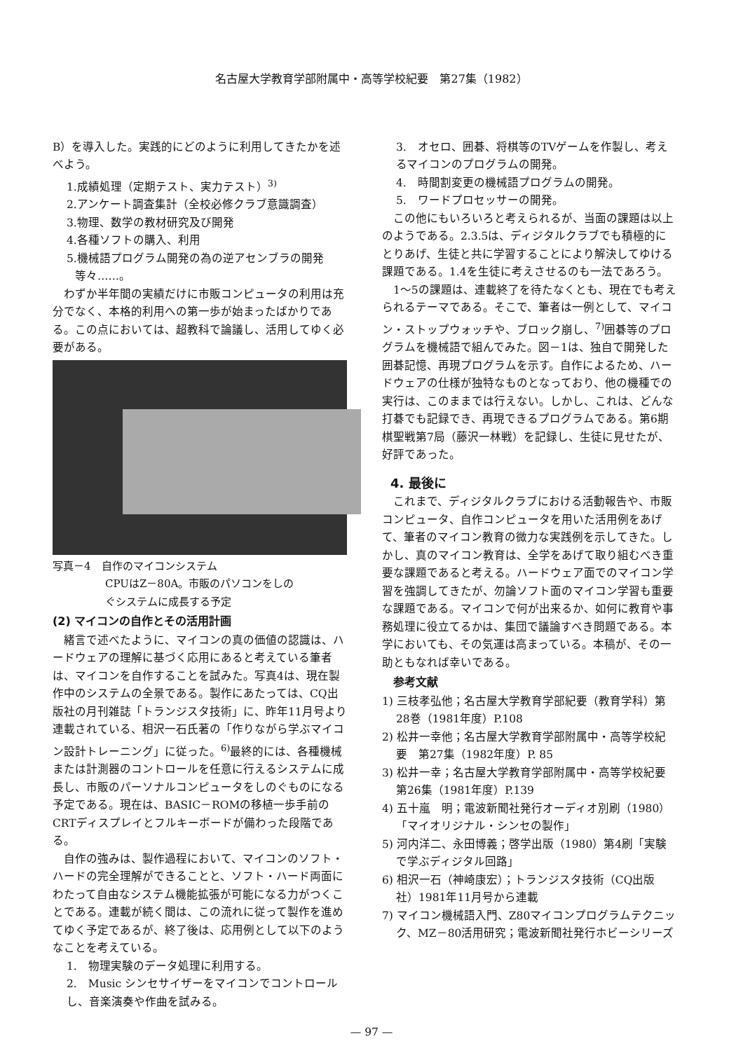名古屋大学教育学部附属中・高等学校紀要　第27集（1982）
B）を導入した。実践的にどのように利用してきたかを述べよう。
1.成績処理（定期テスト、実力テスト）<sup>3)</sup>
2.アンケート調査集計（全校必修クラブ意識調査）
3.物理、数学の教材研究及び開発
4.各種ソフトの購入、利用
5.機械語プログラム開発の為の逆アセンブラの開発
等々……。
　わずか半年間の実績だけに市販コンピュータの利用は充分でなく、本格的利用への第一歩が始まったばかりである。この点においては、超教科で論議し、活用してゆく必要がある。
写真－4　自作のマイコンシステム
　　　　　CPUはZ－80A。市販のパソコンをしの
　　　　　ぐシステムに成長する予定
(2) マイコンの自作とその活用計画
　緒言で述べたように、マイコンの真の価値の認識は、ハードウェアの理解に基づく応用にあると考えている筆者は、マイコンを自作することを試みた。写真4は、現在製作中のシステムの全景である。製作にあたっては、CQ出版社の月刊雑誌「トランジスタ技術」に、昨年11月号より連載されている、相沢一石氏著の「作りながら学ぶマイコン設計トレーニング」に従った。<sup>6)</sup>最終的には、各種機械または計測器のコントロールを任意に行えるシステムに成長し、市販のパーソナルコンピュータをしのぐものになる予定である。現在は、BASIC－ROMの移植一歩手前のCRTディスプレイとフルキーボードが備わった段階である。
　自作の強みは、製作過程において、マイコンのソフト・ハードの完全理解ができることと、ソフト・ハード両面にわたって自由なシステム機能拡張が可能になる力がつくことである。連載が続く間は、この流れに従って製作を進めてゆく予定であるが、終了後は、応用例として以下のようなことを考えている。
1.　物理実験のデータ処理に利用する。
2.　Music シンセサイザーをマイコンでコントロールし、音楽演奏や作曲を試みる。
3.　オセロ、囲碁、将棋等のTVゲームを作製し、考えるマイコンのプログラムの開発。
4.　時間割変更の機械語プログラムの開発。
5.　ワードプロセッサーの開発。
　この他にもいろいろと考えられるが、当面の課題は以上のようである。2.3.5は、ディジタルクラブでも積極的にとりあげ、生徒と共に学習することにより解決してゆける課題である。1.4を生徒に考えさせるのも一法であろう。
　1～5の課題は、連載終了を待たなくとも、現在でも考えられるテーマである。そこで、筆者は一例として、マイコン・ストップウォッチや、ブロック崩し、<sup>7)</sup>囲碁等のプログラムを機械語で組んでみた。図－1は、独自で開発した囲碁記憶、再現プログラムを示す。自作によるため、ハードウェアの仕様が独特なものとなっており、他の機種での実行は、このままでは行えない。しかし、これは、どんな打碁でも記録でき、再現できるプログラムである。第6期棋聖戦第7局（藤沢一林戦）を記録し、生徒に見せたが、好評であった。
4. 最後に
　これまで、ディジタルクラブにおける活動報告や、市販コンピュータ、自作コンピュータを用いた活用例をあげて、筆者のマイコン教育の微力な実践例を示してきた。しかし、真のマイコン教育は、全学をあげて取り組むべき重要な課題であると考える。ハードウェア面でのマイコン学習を強調してきたが、勿論ソフト面のマイコン学習も重要な課題である。マイコンで何が出来るか、如何に教育や事務処理に役立てるかは、集団で議論すべき問題である。本学においても、その気運は高まっている。本稿が、その一助ともなれば幸いである。
　参考文献
1) 三枝孝弘他；名古屋大学教育学部紀要（教育学科）第28巻（1981年度）P.108
2) 松井一幸他；名古屋大学教育学部附属中・高等学校紀要　第27集（1982年度）P. 85
3) 松井一幸；名古屋大学教育学部附属中・高等学校紀要　第26集（1981年度）P.139
4) 五十嵐　明；電波新聞社発行オーディオ別刷（1980）「マイオリジナル・シンセの製作」
5) 河内洋二、永田博義；啓学出版（1980）第4刷「実験で学ぶディジタル回路」
6) 相沢一石（神崎康宏）；トランジスタ技術（CQ出版社）1981年11月号から連載
7) マイコン機械語入門、Z80マイコンプログラムテクニック、MZ－80活用研究；電波新聞社発行ホビーシリーズ
— 97 —